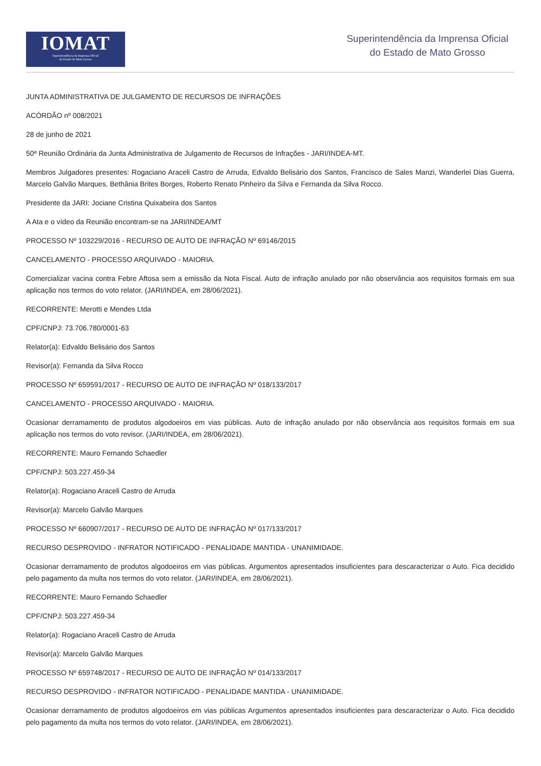IOMAT
Superintendência da Imprensa Oficial
do Estado de Mato Grosso
Superintendência da Imprensa Oficial
do Estado de Mato Grosso
JUNTA ADMINISTRATIVA DE JULGAMENTO DE RECURSOS DE INFRAÇÕES
ACÓRDÃO nº 008/2021
28 de junho de 2021
50ª Reunião Ordinária da Junta Administrativa de Julgamento de Recursos de Infrações - JARI/INDEA-MT.
Membros Julgadores presentes: Rogaciano Araceli Castro de Arruda, Edvaldo Belisário dos Santos, Francisco de Sales Manzi, Wanderlei Dias Guerra, Marcelo Galvão Marques, Bethânia Brites Borges, Roberto Renato Pinheiro da Silva e Fernanda da Silva Rocco.
Presidente da JARI: Jociane Cristina Quixabeira dos Santos
A Ata e o vídeo da Reunião encontram-se na JARI/INDEA/MT
PROCESSO Nº 103229/2016 - RECURSO DE AUTO DE INFRAÇÃO Nº 69146/2015
CANCELAMENTO - PROCESSO ARQUIVADO - MAIORIA.
Comercializar vacina contra Febre Aftosa sem a emissão da Nota Fiscal. Auto de infração anulado por não observância aos requisitos formais em sua aplicação nos termos do voto relator. (JARI/INDEA, em 28/06/2021).
RECORRENTE: Merotti e Mendes Ltda
CPF/CNPJ: 73.706.780/0001-63
Relator(a): Edvaldo Belisário dos Santos
Revisor(a): Fernanda da Silva Rocco
PROCESSO Nº 659591/2017 - RECURSO DE AUTO DE INFRAÇÃO Nº 018/133/2017
CANCELAMENTO - PROCESSO ARQUIVADO - MAIORIA.
Ocasionar derramamento de produtos algodoeiros em vias públicas. Auto de infração anulado por não observância aos requisitos formais em sua aplicação nos termos do voto revisor. (JARI/INDEA, em 28/06/2021).
RECORRENTE: Mauro Fernando Schaedler
CPF/CNPJ: 503.227.459-34
Relator(a): Rogaciano Araceli Castro de Arruda
Revisor(a): Marcelo Galvão Marques
PROCESSO Nº 660907/2017 - RECURSO DE AUTO DE INFRAÇÃO Nº 017/133/2017
RECURSO DESPROVIDO - INFRATOR NOTIFICADO - PENALIDADE MANTIDA - UNANIMIDADE.
Ocasionar derramamento de produtos algodoeiros em vias públicas. Argumentos apresentados insuficientes para descaracterizar o Auto. Fica decidido pelo pagamento da multa nos termos do voto relator. (JARI/INDEA, em 28/06/2021).
RECORRENTE: Mauro Fernando Schaedler
CPF/CNPJ: 503.227.459-34
Relator(a): Rogaciano Araceli Castro de Arruda
Revisor(a): Marcelo Galvão Marques
PROCESSO Nº 659748/2017 - RECURSO DE AUTO DE INFRAÇÃO Nº 014/133/2017
RECURSO DESPROVIDO - INFRATOR NOTIFICADO - PENALIDADE MANTIDA - UNANIMIDADE.
Ocasionar derramamento de produtos algodoeiros em vias públicas Argumentos apresentados insuficientes para descaracterizar o Auto. Fica decidido pelo pagamento da multa nos termos do voto relator. (JARI/INDEA, em 28/06/2021).